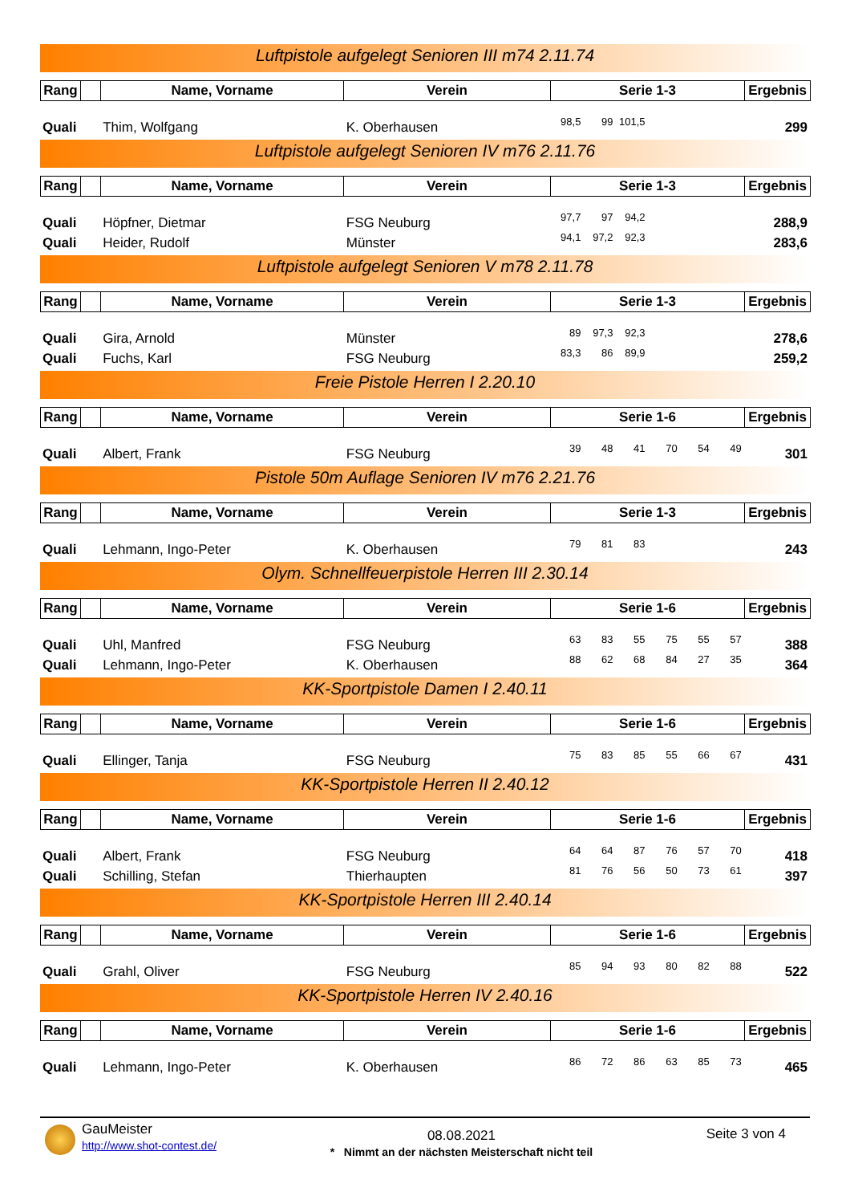Luftpistole aufgelegt Senioren III m74 2.11.74
| Rang | | Name, Vorname | Verein | Serie 1-3 | Ergebnis |
| --- | --- | --- | --- | --- | --- |
| Quali | Thim, Wolfgang | K. Oberhausen | 98,5 | 99 | 101,5 | | | | 299 |
Luftpistole aufgelegt Senioren IV m76 2.11.76
| Rang | | Name, Vorname | Verein | Serie 1-3 | Ergebnis |
| --- | --- | --- | --- | --- | --- |
| Quali | Höpfner, Dietmar | FSG Neuburg | 97,7 | 97 | 94,2 | | | | 288,9 |
| Quali | Heider, Rudolf | Münster | 94,1 | 97,2 | 92,3 | | | | 283,6 |
Luftpistole aufgelegt Senioren V m78 2.11.78
| Rang | | Name, Vorname | Verein | Serie 1-3 | Ergebnis |
| --- | --- | --- | --- | --- | --- |
| Quali | Gira, Arnold | Münster | 89 | 97,3 | 92,3 | | | | 278,6 |
| Quali | Fuchs, Karl | FSG Neuburg | 83,3 | 86 | 89,9 | | | | 259,2 |
Freie Pistole Herren I 2.20.10
| Rang | | Name, Vorname | Verein | Serie 1-6 | Ergebnis |
| --- | --- | --- | --- | --- | --- |
| Quali | Albert, Frank | FSG Neuburg | 39 | 48 | 41 | 70 | 54 | 49 | 301 |
Pistole 50m Auflage Senioren IV m76 2.21.76
| Rang | | Name, Vorname | Verein | Serie 1-3 | Ergebnis |
| --- | --- | --- | --- | --- | --- |
| Quali | Lehmann, Ingo-Peter | K. Oberhausen | 79 | 81 | 83 | | | | 243 |
Olym. Schnellfeuerpistole Herren III 2.30.14
| Rang | | Name, Vorname | Verein | Serie 1-6 | Ergebnis |
| --- | --- | --- | --- | --- | --- |
| Quali | Uhl, Manfred | FSG Neuburg | 63 | 83 | 55 | 75 | 55 | 57 | 388 |
| Quali | Lehmann, Ingo-Peter | K. Oberhausen | 88 | 62 | 68 | 84 | 27 | 35 | 364 |
KK-Sportpistole Damen I 2.40.11
| Rang | | Name, Vorname | Verein | Serie 1-6 | Ergebnis |
| --- | --- | --- | --- | --- | --- |
| Quali | Ellinger, Tanja | FSG Neuburg | 75 | 83 | 85 | 55 | 66 | 67 | 431 |
KK-Sportpistole Herren II 2.40.12
| Rang | | Name, Vorname | Verein | Serie 1-6 | Ergebnis |
| --- | --- | --- | --- | --- | --- |
| Quali | Albert, Frank | FSG Neuburg | 64 | 64 | 87 | 76 | 57 | 70 | 418 |
| Quali | Schilling, Stefan | Thierhaupten | 81 | 76 | 56 | 50 | 73 | 61 | 397 |
KK-Sportpistole Herren III 2.40.14
| Rang | | Name, Vorname | Verein | Serie 1-6 | Ergebnis |
| --- | --- | --- | --- | --- | --- |
| Quali | Grahl, Oliver | FSG Neuburg | 85 | 94 | 93 | 80 | 82 | 88 | 522 |
KK-Sportpistole Herren IV 2.40.16
| Rang | | Name, Vorname | Verein | Serie 1-6 | Ergebnis |
| --- | --- | --- | --- | --- | --- |
| Quali | Lehmann, Ingo-Peter | K. Oberhausen | 86 | 72 | 86 | 63 | 85 | 73 | 465 |
GauMeister
http://www.shot-contest.de/
08.08.2021
* Nimmt an der nächsten Meisterschaft nicht teil
Seite 3 von 4